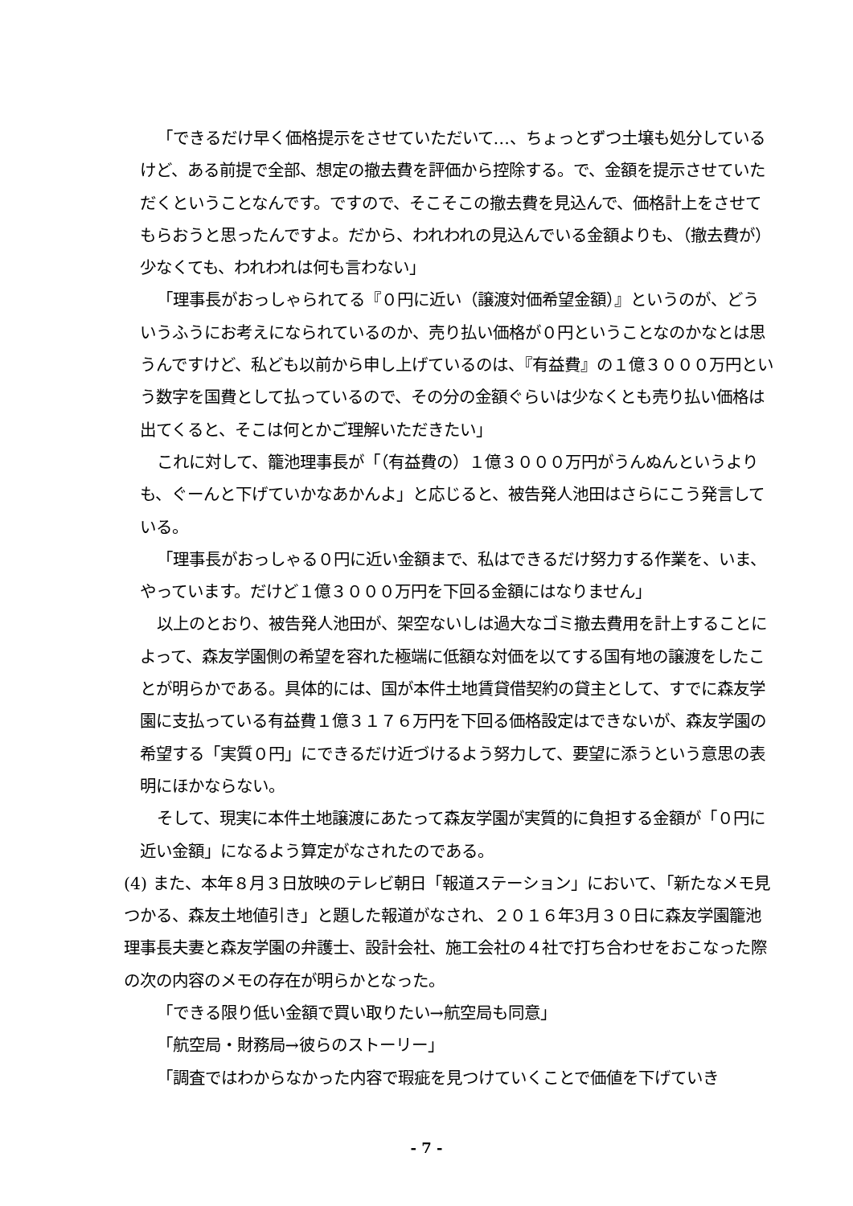「できるだけ早く価格提示をさせていただいて…、ちょっとずつ土壌も処分しているけど、ある前提で全部、想定の撤去費を評価から控除する。で、金額を提示させていただくということなんです。ですので、そこそこの撤去費を見込んで、価格計上をさせてもらおうと思ったんですよ。だから、われわれの見込んでいる金額よりも、（撤去費が）少なくても、われわれは何も言わない」
「理事長がおっしゃられてる『０円に近い（譲渡対価希望金額）』というのが、どういうふうにお考えになられているのか、売り払い価格が０円ということなのかなとは思うんですけど、私ども以前から申し上げているのは、『有益費』の１億３０００万円という数字を国費として払っているので、その分の金額ぐらいは少なくとも売り払い価格は出てくると、そこは何とかご理解いただきたい」
これに対して、籠池理事長が「（有益費の）１億３０００万円がうんぬんというよりも、ぐーんと下げていかなあかんよ」と応じると、被告発人池田はさらにこう発言している。
「理事長がおっしゃる０円に近い金額まで、私はできるだけ努力する作業を、いま、やっています。だけど１億３０００万円を下回る金額にはなりません」
以上のとおり、被告発人池田が、架空ないしは過大なゴミ撤去費用を計上することによって、森友学園側の希望を容れた極端に低額な対価を以てする国有地の譲渡をしたことが明らかである。具体的には、国が本件土地賃貸借契約の貸主として、すでに森友学園に支払っている有益費１億３１７６万円を下回る価格設定はできないが、森友学園の希望する「実質０円」にできるだけ近づけるよう努力して、要望に添うという意思の表明にほかならない。
そして、現実に本件土地譲渡にあたって森友学園が実質的に負担する金額が「０円に近い金額」になるよう算定がなされたのである。
(4) また、本年８月３日放映のテレビ朝日「報道ステーション」において、「新たなメモ見つかる、森友土地値引き」と題した報道がなされ、２０１６年3月３０日に森友学園籠池理事長夫妻と森友学園の弁護士、設計会社、施工会社の４社で打ち合わせをおこなった際の次の内容のメモの存在が明らかとなった。
「できる限り低い金額で買い取りたい→航空局も同意」
「航空局・財務局→彼らのストーリー」
「調査ではわからなかった内容で瑕疵を見つけていくことで価値を下げていき
- 7 -